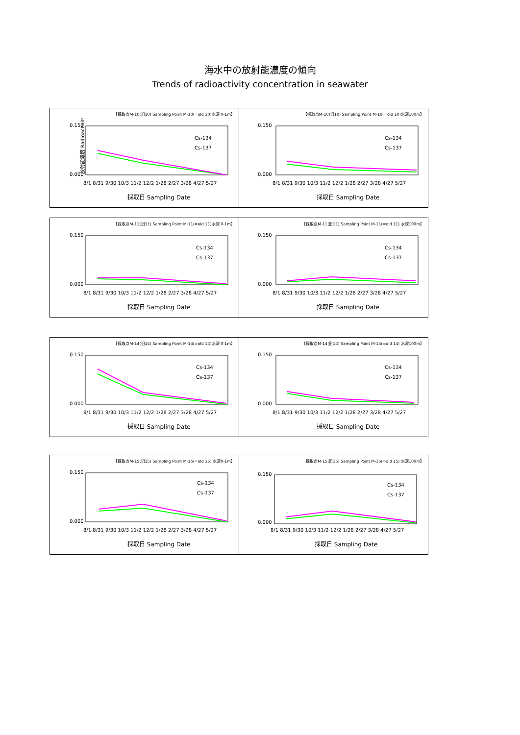海水中の放射能濃度の傾向
Trends of radioactivity concentration in seawater
【採取点M-10(旧10) Sampling Point M-10(=old 10)水深 0-1m】
放射能濃度 Radioactivity
0.150
0.000
Cs-134
Cs-137
8/1 8/31 9/30 10/3 11/2 12/2 1/28 2/27 3/28 4/27 5/27
採取日 Sampling Date
【採取点M-10(旧10) Sampling Point M-10(=old 10)水深100m】
0.150
0.000
Cs-134
Cs-137
8/1 8/31 9/30 10/3 11/2 12/2 1/28 2/27 3/28 4/27 5/27
採取日 Sampling Date
【採取点M-11(旧11) Sampling Point M-11(=old 11)水深 0-1m】
0.150
0.000
Cs-134
Cs-137
8/1 8/31 9/30 10/3 11/2 12/2 1/28 2/27 3/28 4/27 5/27
採取日 Sampling Date
【採取点M-11(旧11) Sampling Point M-11(=old 11) 水深100m】
0.150
0.000
Cs-134
Cs-137
8/1 8/31 9/30 10/3 11/2 12/2 1/28 2/27 3/28 4/27 5/27
採取日 Sampling Date
【採取点M-14(旧14) Sampling Point M-14(=old 14)水深 0-1m】
0.150
0.000
Cs-134
Cs-137
8/1 8/31 9/30 10/3 11/2 12/2 1/28 2/27 3/28 4/27 5/27
採取日 Sampling Date
【採取点M-14(旧14) Sampling Point M-14(=old 14) 水深100m】
0.150
0.000
Cs-134
Cs-137
8/1 8/31 9/30 10/3 11/2 12/2 1/28 2/27 3/28 4/27 5/27
採取日 Sampling Date
【採取点M-15(旧15) Sampling Point M-15(=old 15) 水深0-1m】
0.150
0.000
Cs-134
Cs-137
8/1 8/31 9/30 10/3 11/2 12/2 1/28 2/27 3/28 4/27 5/27
採取日 Sampling Date
採取点M-15(旧15) Sampling Point M-15(=old 15) 水深100m】
0.150
0.000
Cs-134
Cs-137
8/1 8/31 9/30 10/3 11/2 12/2 1/28 2/27 3/28 4/27 5/27
採取日 Sampling Date